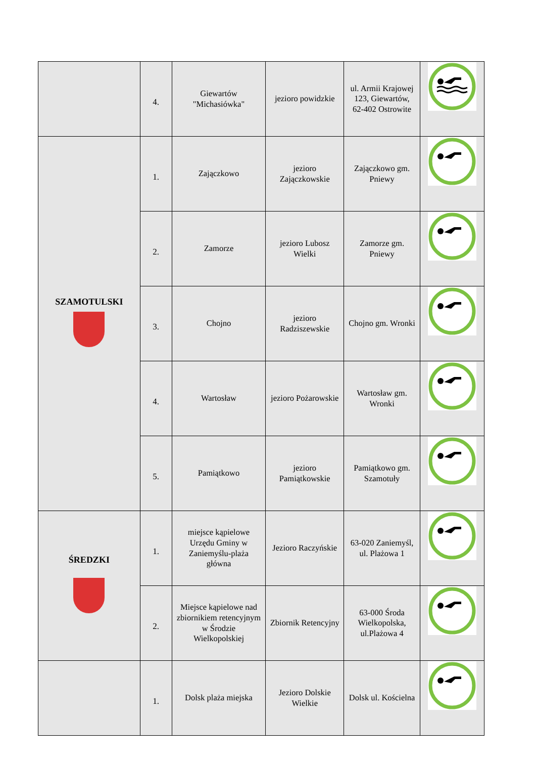| | 4. | Giewartów "Michasiówka" | jezioro powidzkie | ul. Armii Krajowej 123, Giewartów, 62-402 Ostrowite | |
| SZAMOTULSKI | 1. | Zajączkowo | jezioro Zajączkowskie | Zajączkowo gm. Pniewy | |
| | 2. | Zamorze | jezioro Lubosz Wielki | Zamorze gm. Pniewy | |
| | 3. | Chojno | jezioro Radziszewskie | Chojno gm. Wronki | |
| | 4. | Wartosław | jezioro Pożarowskie | Wartosław gm. Wronki | |
| | 5. | Pamiątkowo | jezioro Pamiątkowskie | Pamiątkowo gm. Szamotuły | |
| ŚREDZKI | 1. | miejsce kąpielowe Urzędu Gminy w Zaniemyślu-plaża główna | Jezioro Raczyńskie | 63-020 Zaniemyśl, ul. Plażowa 1 | |
| | 2. | Miejsce kąpielowe nad zbiornikiem retencyjnym w Środzie Wielkopolskiej | Zbiornik Retencyjny | 63-000 Środa Wielkopolska, ul.Plażowa 4 | |
| | 1. | Dolsk plaża miejska | Jezioro Dolskie Wielkie | Dolsk ul. Kościelna | |